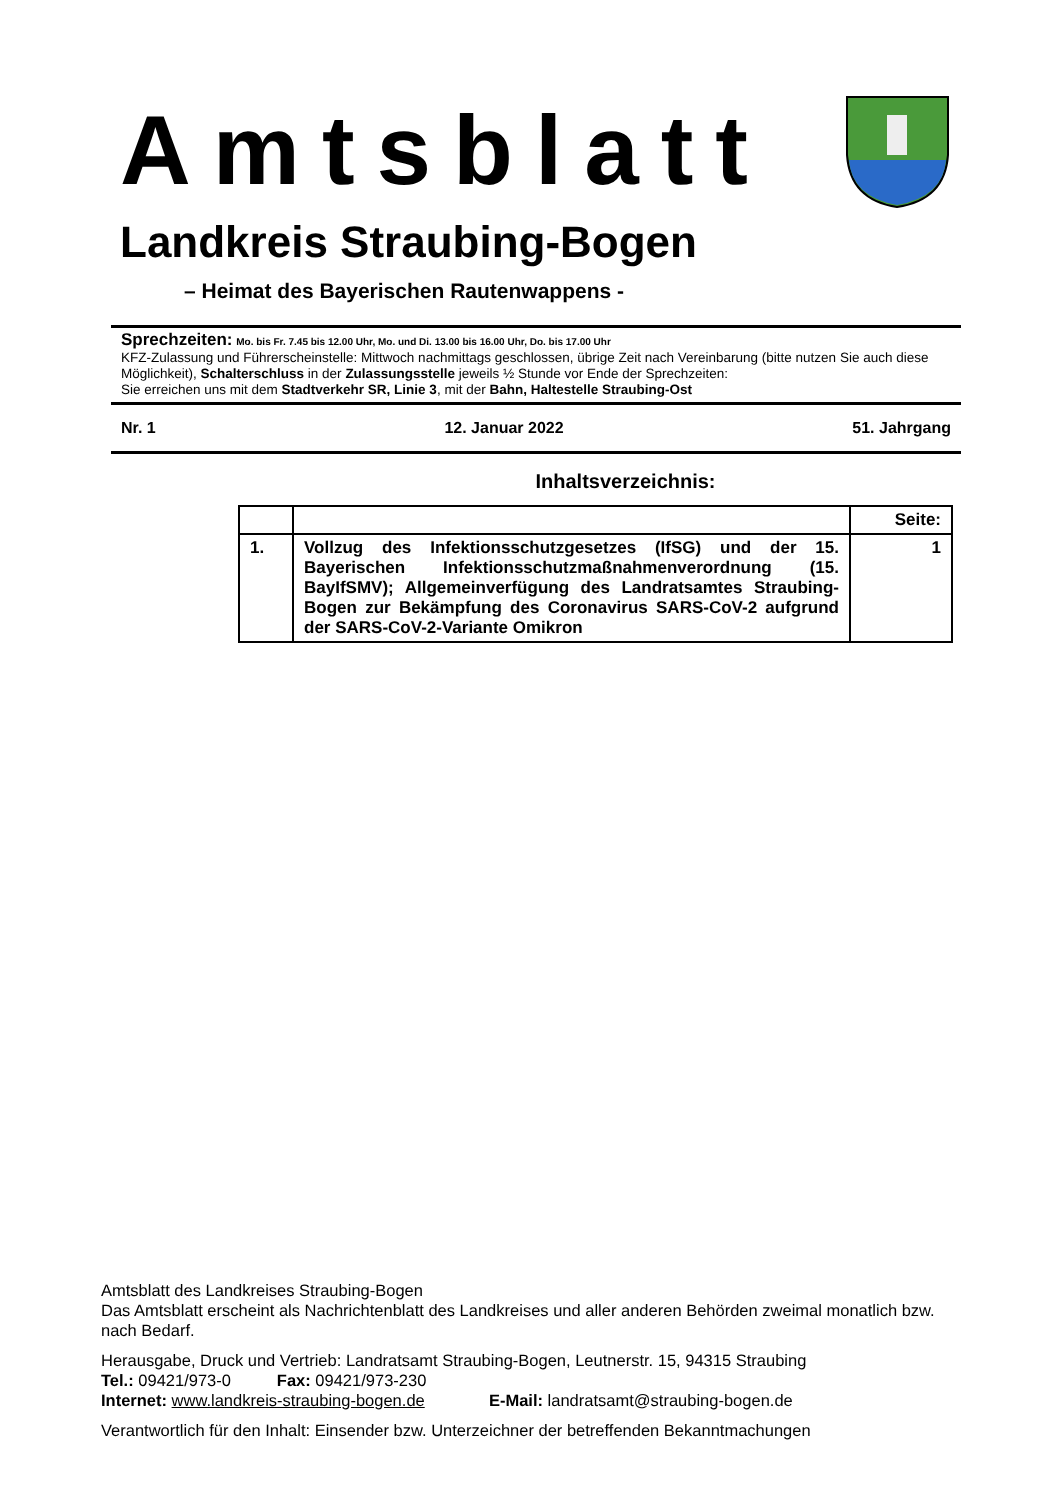Amtsblatt
Landkreis Straubing-Bogen
– Heimat des Bayerischen Rautenwappens -
Sprechzeiten: Mo. bis Fr. 7.45 bis 12.00 Uhr, Mo. und Di. 13.00 bis 16.00 Uhr, Do. bis 17.00 Uhr
KFZ-Zulassung und Führerscheinstelle: Mittwoch nachmittags geschlossen, übrige Zeit nach Vereinbarung (bitte nutzen Sie auch diese Möglichkeit), Schalterschluss in der Zulassungsstelle jeweils ½ Stunde vor Ende der Sprechzeiten:
Sie erreichen uns mit dem Stadtverkehr SR, Linie 3, mit der Bahn, Haltestelle Straubing-Ost
Nr. 1 12. Januar 2022 51. Jahrgang
Inhaltsverzeichnis:
| | | Seite: |
| --- | --- | --- |
| 1. | Vollzug des Infektionsschutzgesetzes (IfSG) und der 15. Bayerischen Infektionsschutzmaßnahmenverordnung (15. BayIfSMV); Allgemeinverfügung des Landratsamtes Straubing-Bogen zur Bekämpfung des Coronavirus SARS-CoV-2 aufgrund der SARS-CoV-2-Variante Omikron | 1 |
Amtsblatt des Landkreises Straubing-Bogen
Das Amtsblatt erscheint als Nachrichtenblatt des Landkreises und aller anderen Behörden zweimal monatlich bzw. nach Bedarf.
Herausgabe, Druck und Vertrieb: Landratsamt Straubing-Bogen, Leutnerstr. 15, 94315 Straubing
Tel.: 09421/973-0 Fax: 09421/973-230
Internet: www.landkreis-straubing-bogen.de E-Mail: landratsamt@straubing-bogen.de
Verantwortlich für den Inhalt: Einsender bzw. Unterzeichner der betreffenden Bekanntmachungen